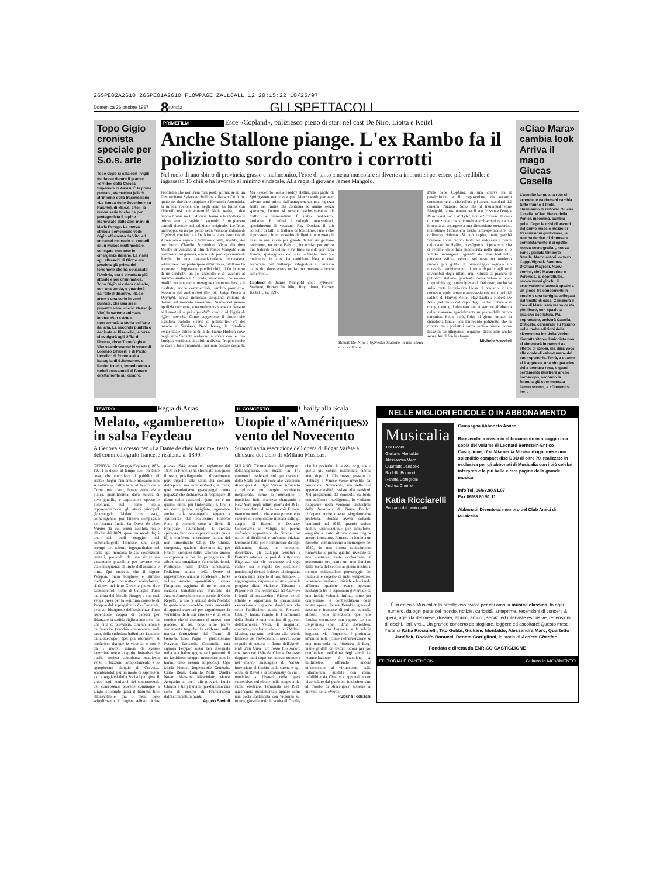26SPE02A2610 26SPE01A2610 FLOWPAGE ZALLCALL 12 20:15:22 10/25/97
Domenica 26 ottobre 1997 8 l'Unità2 GLI SPETTACOLI
Topo Gigio cronista speciale per S.o.s. arte
Topo Gigio si cala con i vigili del fuoco dentro il grande «orrido» della Chiesa Superiore di Assisi. È la prima puntata, stamattina (alle 9, all'interno della trasmissione «La banda dello Zecchino» su RaiUno), di «S.o.s. arte», la nuova serie tv che ha per protagonista il topino manovrato dalle abili mani di Maria Perego. La nuova striscia domenicale vede Gigio affiancato da Vito, ed entrambi nel ruolo di custodi di un museo multimediale, collegato con tutte le emergenze italiane. La visita agli affreschi di Giotto era prevista già prima del terremoto che ha squassato l'Umbria, ora è diventata più attuale e più drammatica. Topo Gigio si calerà dall'alto, con una corda, e guarderà dall'alto il disastro. «S.o.s. arte» è una serie in venti puntate, che usa sia il pupazzo vero, che lo stesso (e Vito) in cartone animato. Inoltre «S.o.s Arte» ripercorrerà la storia dell'arte italiana. La seconda puntata è dedicata al Pisanello, la terza si svolgerà agli Uffizi di Firenze, dove Topo Gigio e Vito esamineranno le opere di Lorenzo Ghiberti e di Paolo Uccello: di fronte a «La battaglia di S.Romano», di Paolo Uccello, impediranno a turisti scostumati di fumare direttamente sul quadro.
PRIMEFILM Esce «Copland», poliziesco pieno di star: nel cast De Niro, Liotta e Keitel
Anche Stallone piange. L'ex Rambo fa il poliziotto sordo contro i corrotti
Nel ruolo di uno sbirro di provincia, grasso e malinconico, l'eroe di tanto cinema muscolare si diverte a imbruttirsi per essere più credibile: è ingrassato 15 chili e ha lavorato al minimo sindacale. Alla regia il giovane James Mangold.
Problema che non s'era mai posto prima: se in un film recitano Sylvester Stallone e Robert De Niro, quale dei due fare doppiare a Ferruccio Amendola, la mitica vociona che negli anni ha finito con l'identificarsi con entrambi? Nella realtà, i due hanno timbri molto diversi: basso e borbottone il primo, acuto e rapido il secondo. È un piacere sentirli duettare nell'edizione originale. L'effetto, purtroppo, va un po' perso nella versione italiana di Copland, che lascia a De Niro la voce «storica» di Amendola e regala a Stallone quella, inedita, del pur bravo Claudio Sorrentino. Visto all'ultima Mostra di Venezia, il film di James Mangold è un poliziesco sui generis, e non solo per la presenza di Rambo in una caratterizzazione inconsueta, «d'autore»: per partecipare all'impresa, Stallone ha accettato di ingrassare quindici chili, di far la parte di un sordastro un po' scemotto e di lavorare al minimo sindacale. Si vede, insomma, che voleva modificare una certa immagine ultramuscolare, e il risultato, anche commerciale, sembra premiarlo. Nessuno dei suoi ultimi film, da Judge Dredd a Daylight, aveva incassato cinquanta milioni di dollari sul mercato americano. Siamo nel genere «polizia corrotta», e naturalmente viene da pensare al Lumet di Il principe della città o al Figgis di Affari sporchi. Come suggerisce il titolo, che significa tradotto «Terra di poliziotti», c'è del marcio a Garrison, New Jersey, la cittadina residenziale subito al di là del fiume Hudson dove negli anni Settanta andarono a vivere con le loro famiglie centinaia di sbirri in divisa. Troppo ricche le case e loro automobili per non destare sospetti. Ma lo sceriffo locale Freddy Heflin, gran patito di Springsteen, non vuole guai. Mezzo sordo per aver salvato anni prima dall'annegamento una ragazza finita nel fiume che continua ad amare senza speranze, l'uomo si occupa esclusivamente di traffico e immondizia. È sfatto, maldestro, intristito. E infatti i colleghi newyorkesi, specialmente il veterano Ray Donlan, il più corrotto di tutti, lo trattano da tontolone. Fino a che il poveretto, in un sussulto di dignità, non mette il naso in una storia più grande di lui: un giovane poliziotto, un certo Babitch, ha ucciso per errore due balordi di colore e s'è finto suicida per farla franca, spalleggiato dai suoi colleghi; ma poi qualcuno, in alto, ha cambiato idea e così l'omicida, nel frattempo rifugiatosi a Garrison dallo zio, deve essere ucciso per mettere a tacere certe voci...
Copland di James Mangold con: Sylvester Stallone, Robert De Niro, Ray Liotta, Harvey Keitel. Usa, 1997.
Robert De Niro e Sylvester Stallone in una scena di «Copland»
Parte bene Copland, in una chiave tra il pessimistico e il crepuscolare, da western contemporaneo, che rifiuta gli attuali standard del cinema d'azione. Solo che il trentaquattrenne Mangold, fattosi notare per il suo frizzante Dolly's Restaurant con Liv Tyler, non è Scorsese. Il caso di corruzione, che si vorrebbe emblematico, stenta in realtà ad assurgere a una dimensione metaforica, nonostante l'atmosfera livida, anti-spettacolare, di ordinario cinismo. Si può capire, però, perché Stallone abbia tenuto tanto ad indossare i panni dello sceriffo Heflin, lo «sfigato» di provincia che si redime dall'ottusa mediocrità nella quale si è voluto immergere. Sguardo da cane bastonato, pancetta esibita, cerotto sul naso per renderlo ancora più goffo, il personaggio segnala un notevole cambiamento di rotta rispetto agli eroi invincibili degli ultimi anni. Chissà se piacerà al pubblico italiano, piuttosto conservatore e poco disponibile agli stravolgimenti. Del resto, anche se sulla carta incuriosiva l'idea di vederlo in un contesto squisitamente «scorsesiano», tra attori del calibro di Harvey Keitel, Ray Liotta e Robert De Niro (nel ruolo del capo degli «affari interni» si mangia tutti), il risultato non è sempre all'altezza delle promesse, specialmente sul piano della tenuta narrativa. Bella, però, l'idea di girare «muta» la sparatoria finale: con l'intrepido poliziotto che si muove tra i proiettili senza sentire niente, come fosse in un allegorico acquario. Tranquilli: anche senza Amplifon la sfanga.
Michele Anselmi
«Ciao Mara» cambia look Arriva il mago Giucas Casella
L'ascolto langue, la rete si arrende, e da domani cambia tutto tranne il titolo, chiamando di rinforzo Giucas Casella. «Ciao Mara» della Venier, insomma, cambia pelle. Dopo la crisi di ascolti del primo mese e mezzo di trasmissioni quotidiane, la rete ha deciso di rinnovare completamente il progetto: nuova scenografia, , nuova band, guidata Umberto Smaila. Nuovi autori, ovvero Cappi-Vignali- Santoro-D'Ottavi-Magrelli. Nuovi comici, cioè Malandrino e Veronica. E, soprattutto, nuova nuovi giochi: il cruciverbone lascerà spazio a un gioco tra concorrenti in studio e una famiglia collegata dal tinello di casa. Cambierà il look di Mara: sarà meno casto, più libero, con spazio a qualche scollatura. Ma, soprattutto, arriverà Casella. Criticato, censurato su Raiuno nelle molte edizioni della «Domenica in» della Venier, l'intrattenitore-illusionista non si cimenterà in numeri ad effetto di ipnosi, ma darà voce alle corde di «show man» del suo repertorio. Terrà, a quanto si è appreso, una «hit parade» della cronaca rosa, e quasi certamente illustrerà anche l'oroscopo, secondo la formula già sperimentata l'anno scorso, a «Domenica in». ,
TEATRO Regia di Arias
Melato, «gamberetto» in salsa Feydeau
A Genova successo per «La Dame de chez Maxim», testo del commediografo francese risalente al 1899.
GENOVA. Di Georges Feydeau (1862-1921) si disse, al tempo suo, fra tante cose, che «uccideva il pubblico di risate». Segni d'un simile massacro non si notavano, l'altra sera, al Teatro della Corte; ma, certo, buona parte della platea, gremitissima, dava mostra di vivo giubilo, e applaudiva spesso e volentieri, nel corso della rappresentazione, gli attori principali (Mariangela Melato in testa), coinvolgendo poi l'intera compagnia nell'osanna finale. La Dame de chez Maxim (la cui prima assoluta risale all'alba del 1899, quasi un secolo fa) è uno dei titoli maggiori del commediografo francese, uno degli esempi del talento ingegneristico col quale egli montava le sue costruzioni teatrali, partendo da una situazione vagamente plausibile per cavarne via via conseguenze al limite dell'assurdo, e oltre. Qui succede che il signor Petypon, buon borghese e stimato medico, dopo una notte di ubriachezza, si ritrovi nel letto Crevette (come dire Gamberetto), nome di battaglia d'una ballerina del Moulin Rouge; e che così venga presa per la legittima consorte di Petypon dal sopraggiunto Zio Generale, vedovo, bisognoso dell'assistenza d'una rispettabile coppia di parenti per fidanzare la stolida figliola adottiva - in una città di provincia, con un tenente dell'esercito (vecchia conoscenza, vedi caso, della sullodata ballerina). Lontano dalla metropoli (per poi ritornarvi) si trasferisce dunque le vicenda; e non è tra i motivi minori di spasso l'ammirazione e lo spirito imitativo che quella società suburbana manifesta verso il bizzarro comportamento e lo sgangherato eloquio di Crevette, scambiandoli per un modo di esprimersi e di atteggiarsi della Società parigina. Il gioco degli equivoci, dei contrattempi, dei controsensi procede comunque a lungo, sfiorando quasi il dramma, fino all'inevitabile, più o meno lieto scioglimento. Il regista Alfredo Arias (classe 1944, argentino trapiantato dal 1970 in Francia) ha sfrondato non poco il testo, privilegiando il divertimento puro rispetto alla satira dei costumi dell'epoca; ma non evitando, a tratti, quel manierismo (personaggi come pupazzi) che dichiarava di respingere. Il ritmo dello spettacolo (due ore e un quarto, circa, più l'intervallo) è, fino a un certo punto, spigliato, agevolato anche dalla scenografia leggera e «pittorica» del fedelissimo Roberto Plate (i costumi sono a firma di Françoise Tournafond). E fresca, spiritosa, funzionale (pur ritoccata qua e là) si conferma la versione italiana del non dimenticato Ghigo De Chiara, composta, qualche decennio fa, per Franco Enriquez (altro valoroso amico scomparso) e per la protagonista di allora, una smagliante Valeria Moriconi. Purtroppo, nella stretta conclusiva, l'edizione attuale della Dame si appesantisce, anziché accelerare il forse voluto smalto operettistico, causa l'inopinata aggiunta di tre o quattro canzoni (amabilmente musicate da Arturo Annecchino sulle parole di Carlo Repetti), a uso (e abuso) della Melato; la quale non dovrebbe avere necessità di apporti esteriori per argomentare la versatilità delle sue risorse - e un estro comico che si riscontra di nuovo, con piacere, in lei, dopo altre prove variamente tragiche. In evidenza, nella nutrita formazione del Teatro di Genova, Eros Pagni - gustosissimo Petypon, Donatella Ceccarello, una signora Petypon assai ben disegnata nella sua balordaggine (e i postumi di un fastidioso strappo muscolare non le hanno dato nessun impaccio), Ugo Maria Morosi, impeccabile Generale, Carlo Reali, Camillo Milli, Orietta Notari, Massimo Mesciulam, Marco Avogadro e, tra i più giovani, Lucia Chiaria e Jurij Ferrini, quest'ultimo una sorta di mostro di Frankenstein dall'acconciatura punk.
Aggeo Savioli
IL CONCERTO Chailly alla Scala
Utopie d'«Amériques» vento del Novecento
Straordinaria esecuzione dell'opera di Edgar Varèse a chiusura del ciclo di «Milano Musica».
MILANO. C'è una sirena dei pompieri, dell'anteguerra, in mezzo ai 142 strumenti assiepati sul palcoscenico della Scala per dar voce alle visionarie Amériques di Edgar Varèse. Americhe al plurale, un doppio continente inesplorato, come lo immaginò il musicista italo francese sbarcando a New York negli ultimi giorni del 1915. Lasciava dietro di sé la vecchia Europa, trentadue anni di vita e una promettente carriera di compositore iniziata sotto gli auspici di Busoni e Debussy. Conservava in valigia un poema sinfonico apprezzato da Strauss ma ostico ai Berlinesi e un'opera iniziata. Distrusse tutto per ricominciare da capo rifiutando, disse, le intenzioni descrittive, gli sviluppi tematici e l'astratta retorica del periodo vittoriano. Rigettava sia «le stranezze ad ogni costo», sia le regole dei «cosiddetti musicologi rimasti indietro di cinquanta o cento anni rispetto al loro tempo». E, aggiungiamo, rispetto al nostro, come la pregiata ditta Madame Tristano e Pigeon Fils che reclamizza sul Corriere i fondi di magazzino. Riesce perciò attuale e opportuna la straordinaria esecuzione di queste Amériques che sotto l'abilissima guida di Riccardo Chailly, hanno riunito la Filarmonica della Scala e una ventina di giovani dell'Orchestra Verdi. Il magnifico concerto, conclusivo del ciclo di Milano Musica, era tutto dedicato alla scuola francese del Novecento. E aveva, come segnale di rottura, il flauto dell'Après-midi d'un faune. Un rosso filo sonoro che, teso nel 1894 da Claude Debussy, riappare anni dopo nel nuovo mondo e nel nuovo linguaggio di Varèse, intrecciato al fischio della sirena e agli occhi di Ravel e di Stravinsky di cui il musicista si libererà nelle opere successive, culminate nella scoperta del suono elettrico. Terminata nel 1921, quest'opera monumentale appare come una porta spalancata con violenza sul futuro, giustificando la scelta di Chailly che ha preferito la stessa originale a quella più sobria, rielaborata cinque anni dopo. Il filo rosso, passato da Debussy a Varèse viene investito dal vento del Novecento, ma nella sua apparente esilità, resiste alle tensioni. Nel programma del concerto, calibrato con raffinata intelligenza, lo vediamo riapparire nella versione orchestrale delle Notations di Pierre Boulez. Un'opera anche questa, singolarmente profetica. Boulez aveva soltanto vent'anni nel 1945, quando scrisse dodici «Annotazioni» per pianoforte, eseguite e tosto ritirate come pagine ancora immature. Rimaste in fondo a un cassetto, cominciarono a riemergere nel 1980, in una forma radicalmente rinnovata: le prime quattro, rivestite da una sontuosa veste orchestrale, si presentano ora come un arco lanciato dalla metà del secolo ai giorni nostri: il ricordo dell'assolato pomeriggio del fauno si è coperto di nubi tempestose, lacerando l'arabesco iniziale e lasciando affiorare qualche avara apertura nostalgica tra le esplosioni governate da una lucida volontà. Infine, come per confermare le contraddizioni della nostra epoca, Jannis Xenakis, greco di nascita e francese di cultura cancella almeno nelle intenzioni, quel che Boulez costruisce con rigore. Le sue Empreintes (del 1975) dovrebbero risolversi come Impronte sulla sabbia bagnata. Ma l'impronta è profonda: un'unica nota (come nell'invenzione su una nota sola nel Wozzeck di Berg) viene gridata da tredici ottoni per poi confondersi nell'alone degli archi. La «cancellazione» è calcolata al millimetro, offrendo ancora un'occasione al virtuosismo della Filarmonica, guidata con mano infallibile da Chailly e applaudita con vivo calore dal pubblico foltissimo sino al trionfo di Amériques assieme ai giovani della «Verdi».
Rubens Tedeschi
NELLE MIGLIORI EDICOLE O IN ABBONAMENTO
Musicalia
Tito Gobbi
Giuliano Montaldo
Alessandra Marc
Quartetto Janáček
Rodolfo Bonucci
Renata Cortiglioni
Andrea Chénier
Katia Ricciarelli
Soprano dai cento volti
Campagna Abbonato Amico
Ricevendo la rivista in abbonamento in omaggio una copia del volume di Leonard Bernstein-Enrico Castiglione, Una Vita per la Musica e ogni mese uno splendido compact disc DDD di oltre 70' realizzato in esclusiva per gli abbonati di Musicalia con i più celebri interpreti e le più belle e rare pagine della grande musica
Info Tel. 06/68.80.91.07
Fax 06/68.80.91.11
Abbonati! Diventerai membro del Club Amici di Musicalia
È in edicola Musicalia: la prestigiosa rivista per chi ama la musica classica. In ogni numero, da ogni parte del mondo, notizie, curiosità, anteprime, recensioni di concerti & opera, agenda del mese, dossier, album, articoli, servizi ed interviste esclusive, recensioni di dischi, libri, vhs... Un grande concerto da sfogliare, leggere ed ascoltare! Questo mese: l'arte di Katia Ricciarelli, Tito Gobbi, Giuliano Montaldo, Alessandra Marc, Quartetto Janáček, Rodolfo Bonucci, Renata Cortiglioni, la storia di Andrea Chénier...
Fondata e diretta da ENRICO CASTIGLIONE
EDITORIALE PANTHEON Cultura in MOVIMENTO